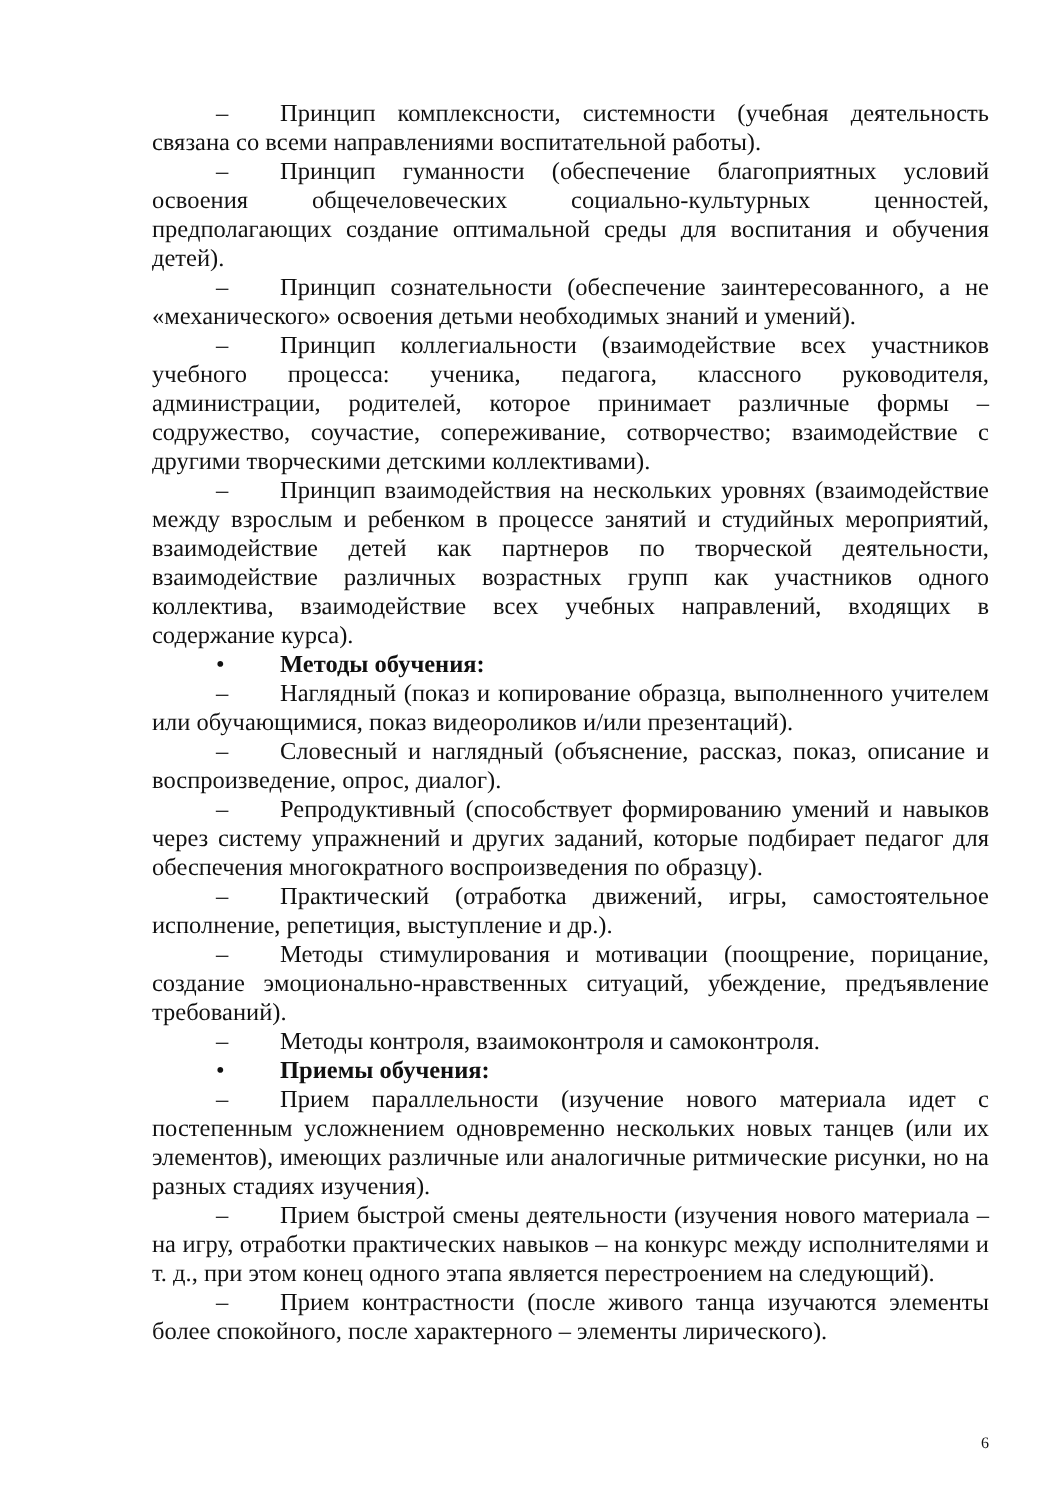– Принцип комплексности, системности (учебная деятельность связана со всеми направлениями воспитательной работы).
– Принцип гуманности (обеспечение благоприятных условий освоения общечеловеческих социально-культурных ценностей, предполагающих создание оптимальной среды для воспитания и обучения детей).
– Принцип сознательности (обеспечение заинтересованного, а не «механического» освоения детьми необходимых знаний и умений).
– Принцип коллегиальности (взаимодействие всех участников учебного процесса: ученика, педагога, классного руководителя, администрации, родителей, которое принимает различные формы – содружество, соучастие, сопереживание, сотворчество; взаимодействие с другими творческими детскими коллективами).
– Принцип взаимодействия на нескольких уровнях (взаимодействие между взрослым и ребенком в процессе занятий и студийных мероприятий, взаимодействие детей как партнеров по творческой деятельности, взаимодействие различных возрастных групп как участников одного коллектива, взаимодействие всех учебных направлений, входящих в содержание курса).
• Методы обучения:
– Наглядный (показ и копирование образца, выполненного учителем или обучающимися, показ видеороликов и/или презентаций).
– Словесный и наглядный (объяснение, рассказ, показ, описание и воспроизведение, опрос, диалог).
– Репродуктивный (способствует формированию умений и навыков через систему упражнений и других заданий, которые подбирает педагог для обеспечения многократного воспроизведения по образцу).
– Практический (отработка движений, игры, самостоятельное исполнение, репетиция, выступление и др.).
– Методы стимулирования и мотивации (поощрение, порицание, создание эмоционально-нравственных ситуаций, убеждение, предъявление требований).
– Методы контроля, взаимоконтроля и самоконтроля.
• Приемы обучения:
– Прием параллельности (изучение нового материала идет с постепенным усложнением одновременно нескольких новых танцев (или их элементов), имеющих различные или аналогичные ритмические рисунки, но на разных стадиях изучения).
– Прием быстрой смены деятельности (изучения нового материала – на игру, отработки практических навыков – на конкурс между исполнителями и т. д., при этом конец одного этапа является перестроением на следующий).
– Прием контрастности (после живого танца изучаются элементы более спокойного, после характерного – элементы лирического).
6